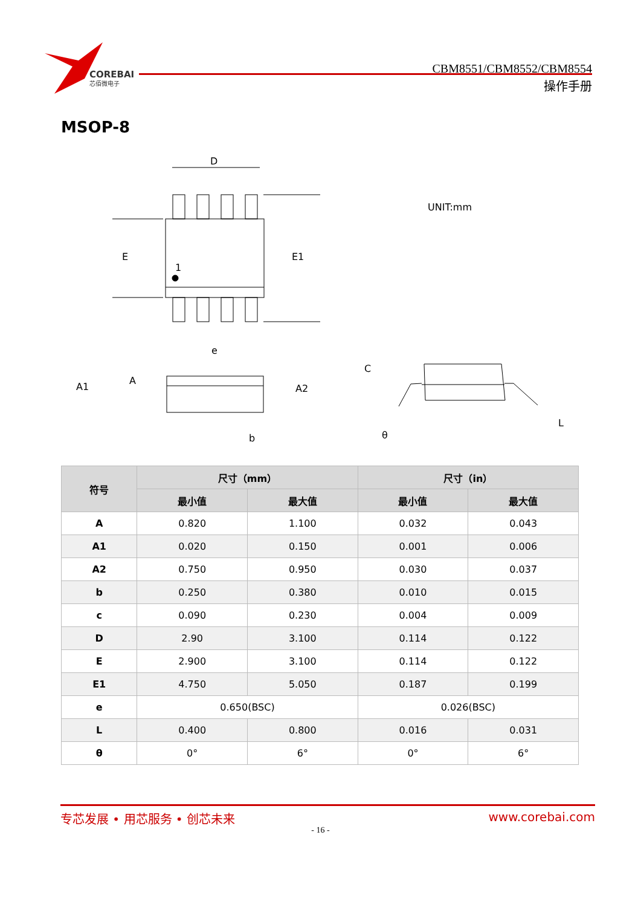COREBAI
芯佰微电子
CBM8551/CBM8552/CBM8554
操作手册
MSOP-8
D
E
E1
1
e
A1
A
A2
b
C
θ
L
UNIT:mm
| 符号 | 尺寸（mm） | | 尺寸（in） | |
| --- | --- | --- | --- | --- |
| | 最小值 | 最大值 | 最小值 | 最大值 |
| A | 0.820 | 1.100 | 0.032 | 0.043 |
| A1 | 0.020 | 0.150 | 0.001 | 0.006 |
| A2 | 0.750 | 0.950 | 0.030 | 0.037 |
| b | 0.250 | 0.380 | 0.010 | 0.015 |
| c | 0.090 | 0.230 | 0.004 | 0.009 |
| D | 2.90 | 3.100 | 0.114 | 0.122 |
| E | 2.900 | 3.100 | 0.114 | 0.122 |
| E1 | 4.750 | 5.050 | 0.187 | 0.199 |
| e | 0.650(BSC) | | 0.026(BSC) | |
| L | 0.400 | 0.800 | 0.016 | 0.031 |
| θ | 0° | 6° | 0° | 6° |
专芯发展 • 用芯服务 • 创芯未来 www.corebai.com
- 16 -